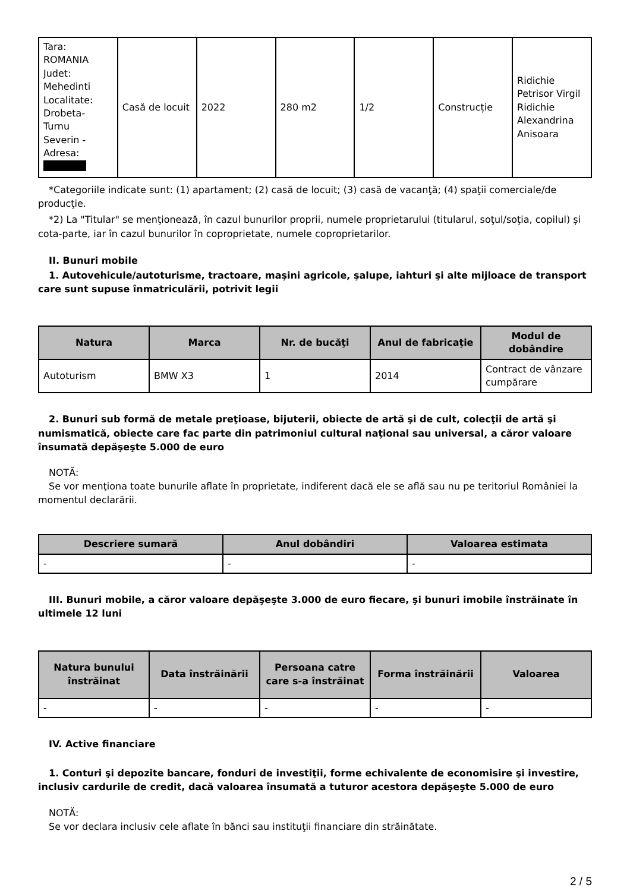| Tara: ROMANIA Judet: Mehedinti Localitate: Drobeta- Turnu Severin - Adresa: | Casă de locuit | 2022 | 280 m2 | 1/2 | Construcție | Ridichie Petrisor Virgil Ridichie Alexandrina Anisoara |
*Categoriile indicate sunt: (1) apartament; (2) casă de locuit; (3) casă de vacanţă; (4) spaţii comerciale/de producţie.
*2) La "Titular" se menţionează, în cazul bunurilor proprii, numele proprietarului (titularul, soţul/soţia, copilul) și cota-parte, iar în cazul bunurilor în coproprietate, numele coproprietarilor.
II. Bunuri mobile
1. Autovehicule/autoturisme, tractoare, maşini agricole, şalupe, iahturi şi alte mijloace de transport care sunt supuse înmatriculării, potrivit legii
| Natura | Marca | Nr. de bucăţi | Anul de fabricaţie | Modul de dobândire |
| --- | --- | --- | --- | --- |
| Autoturism | BMW X3 | 1 | 2014 | Contract de vânzare cumpărare |
2. Bunuri sub formă de metale preţioase, bijuterii, obiecte de artă şi de cult, colecţii de artă şi numismatică, obiecte care fac parte din patrimoniul cultural naţional sau universal, a căror valoare însumată depăşeşte 5.000 de euro
NOTĂ:
Se vor menţiona toate bunurile aflate în proprietate, indiferent dacă ele se află sau nu pe teritoriul României la momentul declarării.
| Descriere sumară | Anul dobândiri | Valoarea estimata |
| --- | --- | --- |
| - | - | - |
III. Bunuri mobile, a căror valoare depăşeşte 3.000 de euro fiecare, şi bunuri imobile înstrăinate în ultimele 12 luni
| Natura bunului înstrăinat | Data înstrăinării | Persoana catre care s-a înstrăinat | Forma înstrăinării | Valoarea |
| --- | --- | --- | --- | --- |
| - | - | - | - | - |
IV. Active financiare
1. Conturi şi depozite bancare, fonduri de investiţii, forme echivalente de economisire şi investire, inclusiv cardurile de credit, dacă valoarea însumată a tuturor acestora depăşeşte 5.000 de euro
NOTĂ:
Se vor declara inclusiv cele aflate în bănci sau instituţii financiare din străinătate.
2 / 5